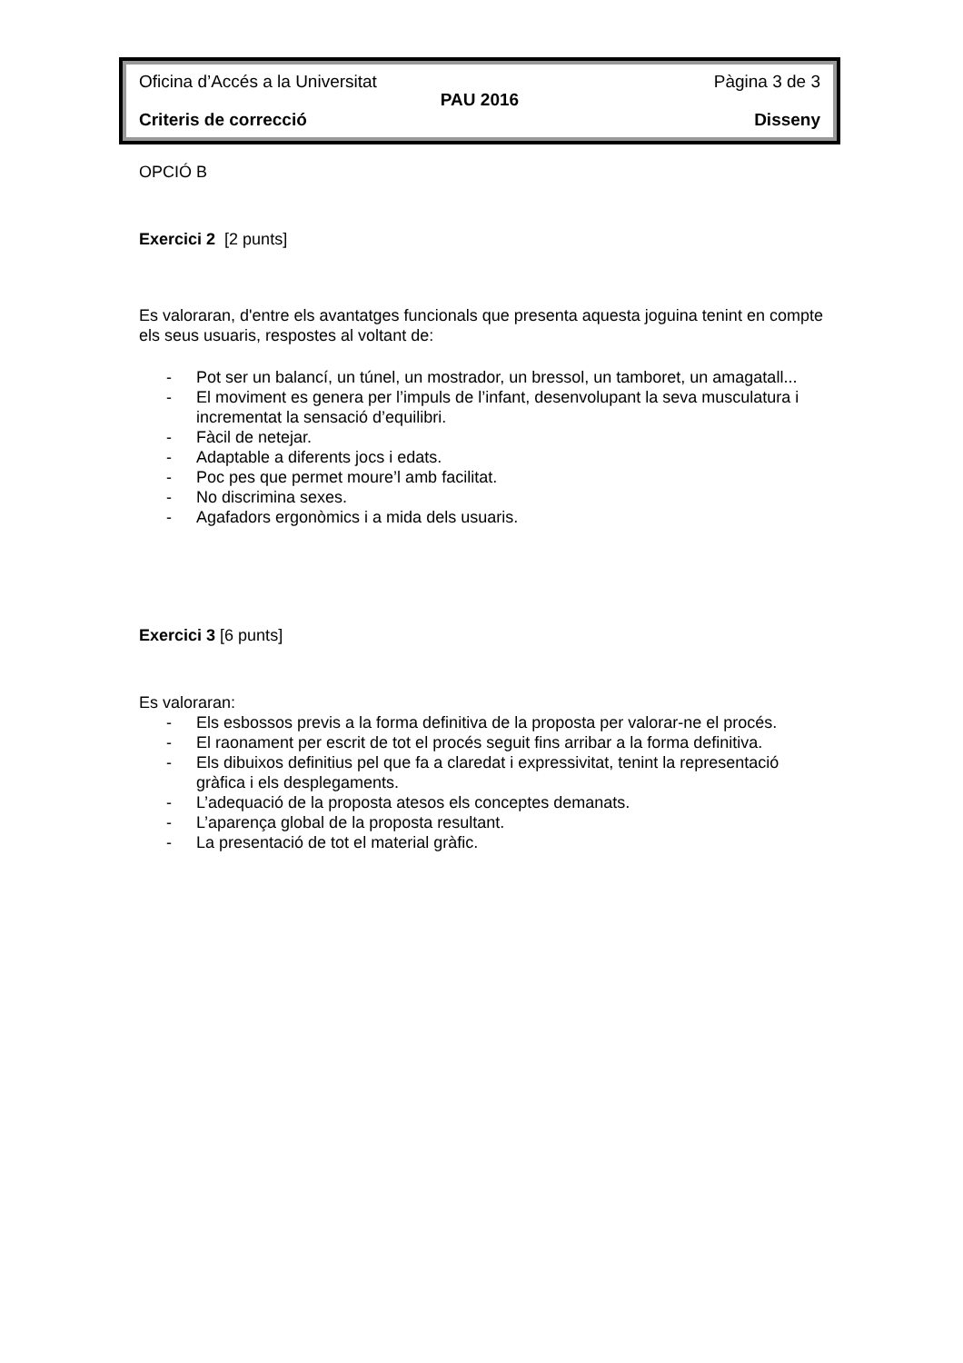Oficina d’Accés a la Universitat Pàgina 3 de 3
PAU 2016
Criteris de correcció Disseny
OPCIÓ B
Exercici 2 [2 punts]
Es valoraran, d'entre els avantatges funcionals que presenta aquesta joguina tenint en compte els seus usuaris, respostes al voltant de:
- Pot ser un balancí, un túnel, un mostrador, un bressol, un tamboret, un amagatall...
- El moviment es genera per l’impuls de l’infant, desenvolupant la seva musculatura i incrementat la sensació d’equilibri.
- Fàcil de netejar.
- Adaptable a diferents jocs i edats.
- Poc pes que permet moure’l amb facilitat.
- No discrimina sexes.
- Agafadors ergonòmics i a mida dels usuaris.
Exercici 3 [6 punts]
Es valoraran:
- Els esbossos previs a la forma definitiva de la proposta per valorar-ne el procés.
- El raonament per escrit de tot el procés seguit fins arribar a la forma definitiva.
- Els dibuixos definitius pel que fa a claredat i expressivitat, tenint la representació gràfica i els desplegaments.
- L’adequació de la proposta atesos els conceptes demanats.
- L’aparença global de la proposta resultant.
- La presentació de tot el material gràfic.